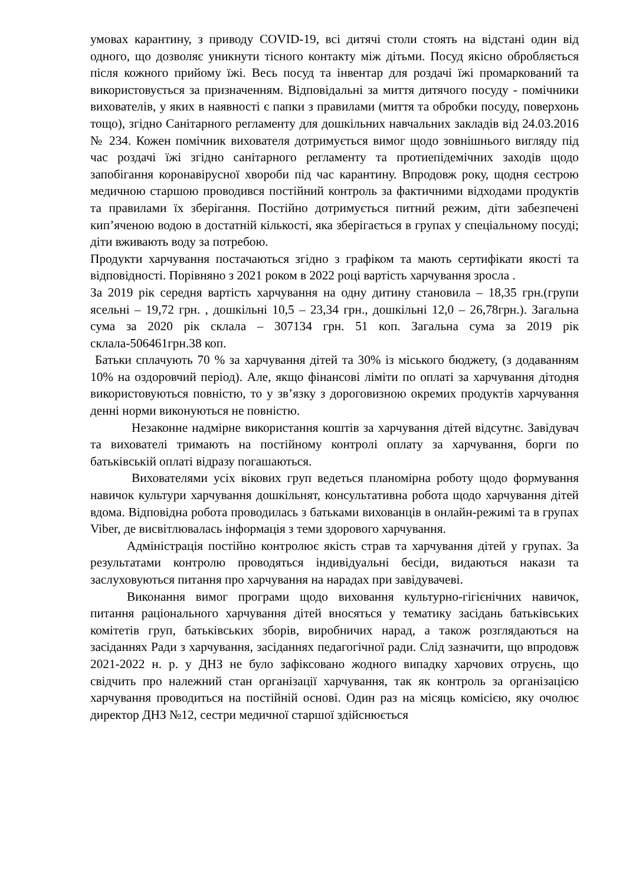умовах карантину, з приводу COVID-19, всі дитячі столи стоять на відстані один від одного, що дозволяє уникнути тісного контакту між дітьми. Посуд якісно обробляється після кожного прийому їжі. Весь посуд та інвентар для роздачі їжі промаркований та використовується за призначенням. Відповідальні за миття дитячого посуду - помічники вихователів, у яких в наявності є папки з правилами (миття та обробки посуду, поверхонь тощо), згідно Санітарного регламенту для дошкільних навчальних закладів від 24.03.2016 № 234. Кожен помічник вихователя дотримується вимог щодо зовнішнього вигляду під час роздачі їжі згідно санітарного регламенту та протиепідемічних заходів щодо запобігання коронавірусної хвороби під час карантину. Впродовж року, щодня сестрою медичною старшою проводився постійний контроль за фактичними відходами продуктів та правилами їх зберігання. Постійно дотримується питний режим, діти забезпечені кип’яченою водою в достатній кількості, яка зберігається в групах у спеціальному посуді; діти вживають воду за потребою.
Продукти харчування постачаються згідно з графіком та мають сертифікати якості та відповідності. Порівняно з 2021 роком в 2022 році вартість харчування зросла .
За 2019 рік середня вартість харчування на одну дитину становила – 18,35 грн.(групи ясельні – 19,72 грн. , дошкільні 10,5 – 23,34 грн., дошкільні 12,0 – 26,78грн.). Загальна сума за 2020 рік склала – 307134 грн. 51 коп. Загальна сума за 2019 рік склала-506461грн.38 коп.
Батьки сплачують 70 % за харчування дітей та 30% із міського бюджету, (з додаванням 10% на оздоровчий період). Але, якщо фінансові ліміти по оплаті за харчування дітодня використовуються повністю, то у зв’язку з дороговизною окремих продуктів харчування денні норми виконуються не повністю.
Незаконне надмірне використання коштів за харчування дітей відсутнє. Завідувач та вихователі тримають на постійному контролі оплату за харчування, борги по батьківській оплаті відразу погашаються.
Вихователями усіх вікових груп ведеться планомірна роботу щодо формування навичок культури харчування дошкільнят, консультативна робота щодо харчування дітей вдома. Відповідна робота проводилась з батьками вихованців в онлайн-режимі та в групах Viber, де висвітлювалась інформація з теми здорового харчування.
Адміністрація постійно контролює якість страв та харчування дітей у групах. За результатами контролю проводяться індивідуальні бесіди, видаються накази та заслуховуються питання про харчування на нарадах при завідувачеві.
Виконання вимог програми щодо виховання культурно-гігієнічних навичок, питання раціонального харчування дітей вносяться у тематику засідань батьківських комітетів груп, батьківських зборів, виробничих нарад, а також розглядаються на засіданнях Ради з харчування, засіданнях педагогічної ради. Слід зазначити, що впродовж 2021-2022 н. р. у ДНЗ не було зафіксовано жодного випадку харчових отруєнь, що свідчить про належний стан організації харчування, так як контроль за організацією харчування проводиться на постійній основі. Один раз на місяць комісією, яку очолює директор ДНЗ №12, сестри медичної старшої здійснюється